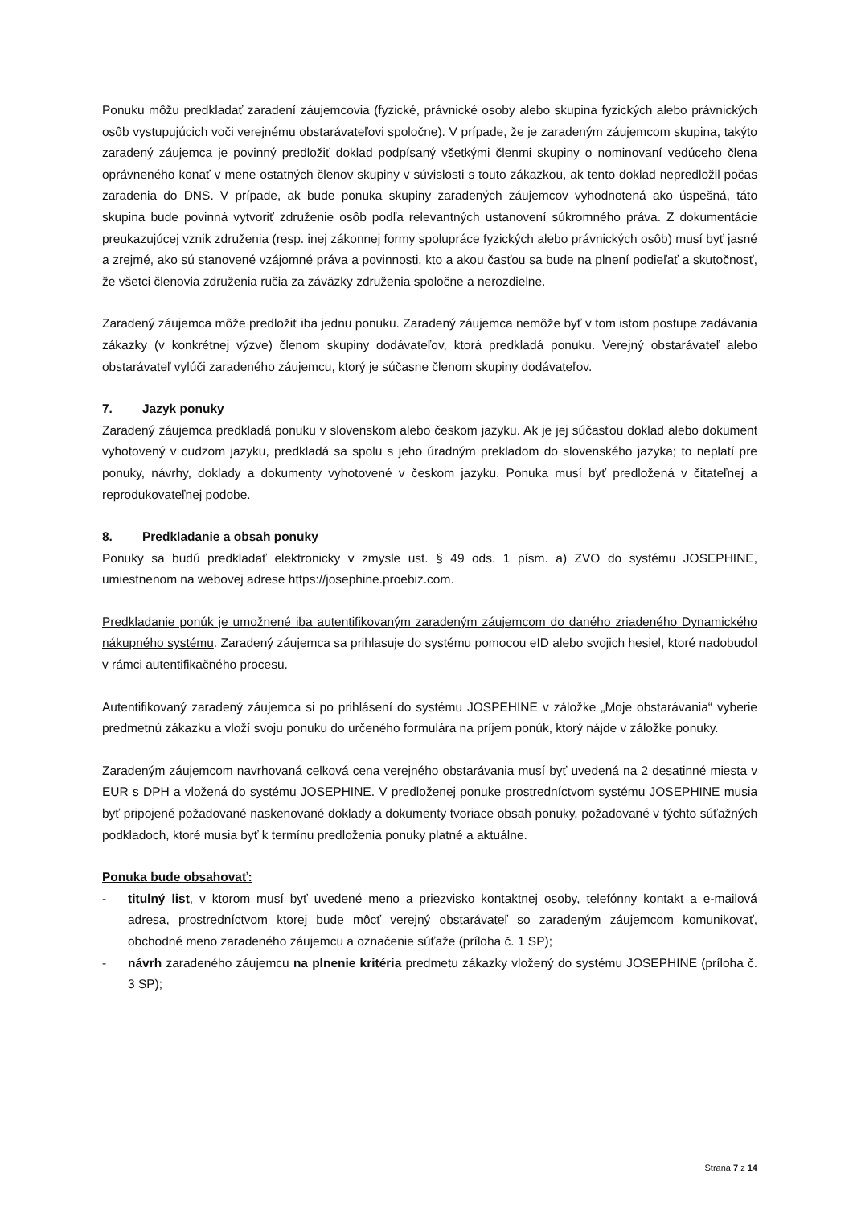Ponuku môžu predkladať zaradení záujemcovia (fyzické, právnické osoby alebo skupina fyzických alebo právnických osôb vystupujúcich voči verejnému obstarávateľovi spoločne). V prípade, že je zaradeným záujemcom skupina, takýto zaradený záujemca je povinný predložiť doklad podpísaný všetkými členmi skupiny o nominovaní vedúceho člena oprávneného konať v mene ostatných členov skupiny v súvislosti s touto zákazkou, ak tento doklad nepredložil počas zaradenia do DNS. V prípade, ak bude ponuka skupiny zaradených záujemcov vyhodnotená ako úspešná, táto skupina bude povinná vytvoriť združenie osôb podľa relevantných ustanovení súkromného práva. Z dokumentácie preukazujúcej vznik združenia (resp. inej zákonnej formy spolupráce fyzických alebo právnických osôb) musí byť jasné a zrejmé, ako sú stanovené vzájomné práva a povinnosti, kto a akou časťou sa bude na plnení podieľať a skutočnosť, že všetci členovia združenia ručia za záväzky združenia spoločne a nerozdielne.
Zaradený záujemca môže predložiť iba jednu ponuku. Zaradený záujemca nemôže byť v tom istom postupe zadávania zákazky (v konkrétnej výzve) členom skupiny dodávateľov, ktorá predkladá ponuku. Verejný obstarávateľ alebo obstarávateľ vylúči zaradeného záujemcu, ktorý je súčasne členom skupiny dodávateľov.
7. Jazyk ponuky
Zaradený záujemca predkladá ponuku v slovenskom alebo českom jazyku. Ak je jej súčasťou doklad alebo dokument vyhotovený v cudzom jazyku, predkladá sa spolu s jeho úradným prekladom do slovenského jazyka; to neplatí pre ponuky, návrhy, doklady a dokumenty vyhotovené v českom jazyku. Ponuka musí byť predložená v čitateľnej a reprodukovateľnej podobe.
8. Predkladanie a obsah ponuky
Ponuky sa budú predkladať elektronicky v zmysle ust. § 49 ods. 1 písm. a) ZVO do systému JOSEPHINE, umiestnenom na webovej adrese https://josephine.proebiz.com.
Predkladanie ponúk je umožnené iba autentifikovaným zaradeným záujemcom do daného zriadeného Dynamického nákupného systému. Zaradený záujemca sa prihlasuje do systému pomocou eID alebo svojich hesiel, ktoré nadobudol v rámci autentifikačného procesu.
Autentifikovaný zaradený záujemca si po prihlásení do systému JOSPEHINE v záložke „Moje obstarávania“ vyberie predmetnú zákazku a vloží svoju ponuku do určeného formulára na príjem ponúk, ktorý nájde v záložke ponuky.
Zaradeným záujemcom navrhovaná celková cena verejného obstarávania musí byť uvedená na 2 desatinné miesta v EUR s DPH a vložená do systému JOSEPHINE. V predloženej ponuke prostredníctvom systému JOSEPHINE musia byť pripojené požadované naskenované doklady a dokumenty tvoriace obsah ponuky, požadované v týchto súťažných podkladoch, ktoré musia byť k termínu predloženia ponuky platné a aktuálne.
Ponuka bude obsahovať:
- titulný list, v ktorom musí byť uvedené meno a priezvisko kontaktnej osoby, telefónny kontakt a e-mailová adresa, prostredníctvom ktorej bude môcť verejný obstarávateľ so zaradeným záujemcom komunikovať, obchodné meno zaradeného záujemcu a označenie súťaže (príloha č. 1 SP);
- návrh zaradeného záujemcu na plnenie kritéria predmetu zákazky vložený do systému JOSEPHINE (príloha č. 3 SP);
Strana 7 z 14